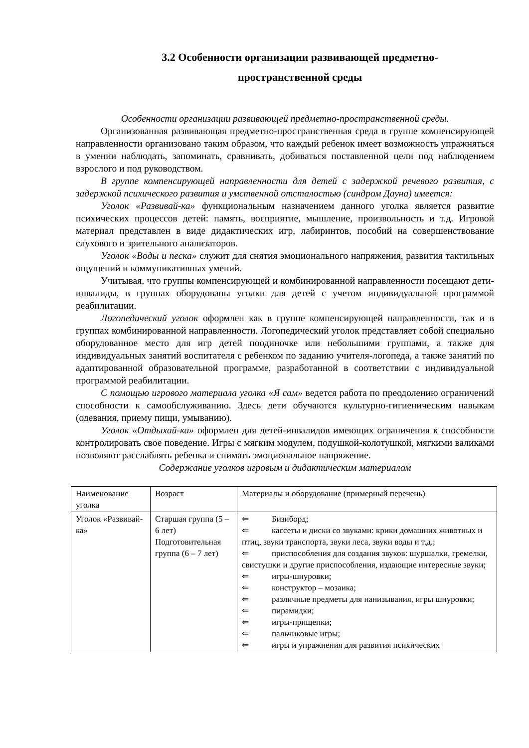3.2 Особенности организации развивающей предметно-
пространственной среды
Особенности организации развивающей предметно-пространственной среды.
Организованная развивающая предметно-пространственная среда в группе компенсирующей направленности организовано таким образом, что каждый ребенок имеет возможность упражняться в умении наблюдать, запоминать, сравнивать, добиваться поставленной цели под наблюдением взрослого и под руководством.
В группе компенсирующей направленности для детей с задержкой речевого развития, с задержкой психического развития и умственной отсталостью (синдром Дауна) имеется:
Уголок «Развивай-ка» функциональным назначением данного уголка является развитие психических процессов детей: память, восприятие, мышление, произвольность и т.д. Игровой материал представлен в виде дидактических игр, лабиринтов, пособий на совершенствование слухового и зрительного анализаторов.
Уголок «Воды и песка» служит для снятия эмоционального напряжения, развития тактильных ощущений и коммуникативных умений.
Учитывая, что группы компенсирующей и комбинированной направленности посещают дети-инвалиды, в группах оборудованы уголки для детей с учетом индивидуальной программой реабилитации.
Логопедический уголок оформлен как в группе компенсирующей направленности, так и в группах комбинированной направленности. Логопедический уголок представляет собой специально оборудованное место для игр детей поодиночке или небольшими группами, а также для индивидуальных занятий воспитателя с ребенком по заданию учителя-логопеда, а также занятий по адаптированной образовательной программе, разработанной в соответствии с индивидуальной программой реабилитации.
С помощью игрового материала уголка «Я сам» ведется работа по преодолению ограничений способности к самообслуживанию. Здесь дети обучаются культурно-гигиеническим навыкам (одевания, приему пищи, умыванию).
Уголок «Отдыхай-ка» оформлен для детей-инвалидов имеющих ограничения к способности контролировать свое поведение. Игры с мягким модулем, подушкой-колотушкой, мягкими валиками позволяют расслаблять ребенка и снимать эмоциональное напряжение.
Содержание уголков игровым и дидактическим материалом
| Наименование уголка | Возраст | Материалы и оборудование (примерный перечень) |
| Уголок «Развивай-ка» | Старшая группа (5 – 6 лет) Подготовительная группа (6 – 7 лет) | ⇐ Бизиборд; ⇐ кассеты и диски со звуками: крики домашних животных и птиц, звуки транспорта, звуки леса, звуки воды и т.д.; ⇐ приспособления для создания звуков: шуршалки, гремелки, свистушки и другие приспособления, издающие интересные звуки; ⇐ игры-шнуровки; ⇐ конструктор – мозаика; ⇐ различные предметы для нанизывания, игры шнуровки; ⇐ пирамидки; ⇐ игры-прищепки; ⇐ пальчиковые игры; ⇐ игры и упражнения для развития психических |